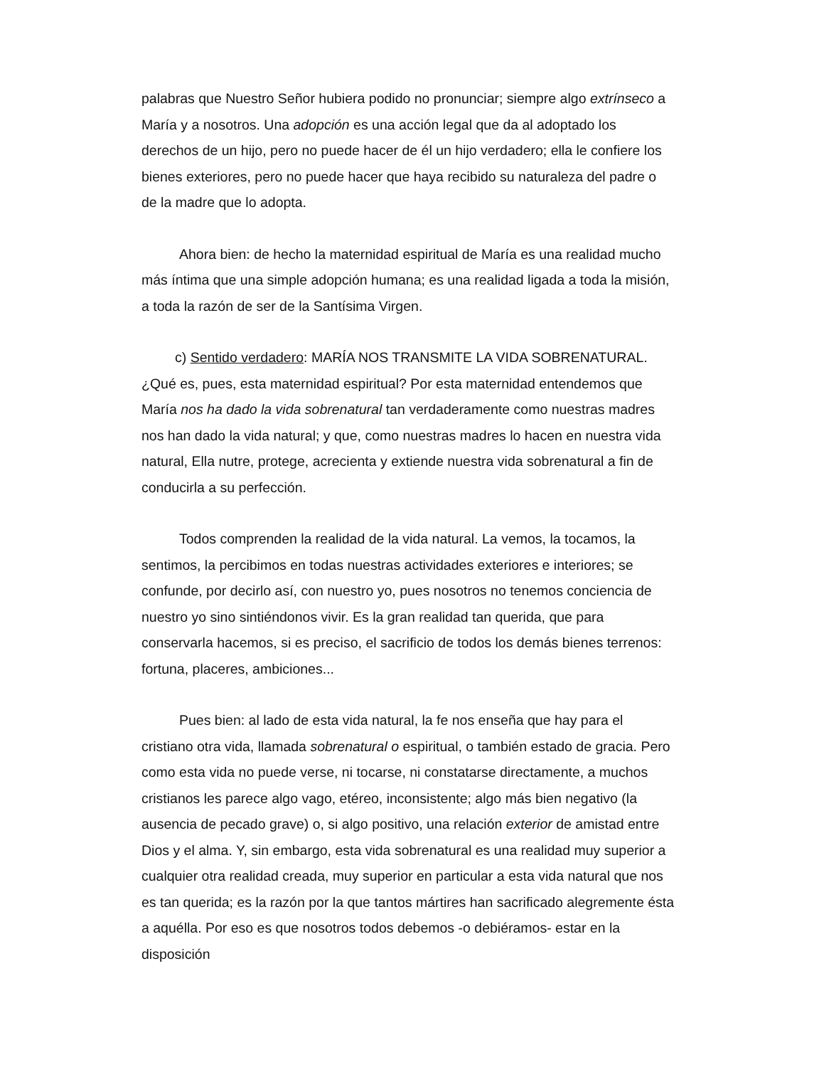palabras que Nuestro Señor hubiera podido no pronunciar; siempre algo extrínseco a María y a nosotros. Una adopción es una acción legal que da al adoptado los derechos de un hijo, pero no puede hacer de él un hijo verdadero; ella le confiere los bienes exteriores, pero no puede hacer que haya recibido su naturaleza del padre o de la madre que lo adopta.
Ahora bien: de hecho la maternidad espiritual de María es una realidad mucho más íntima que una simple adopción humana; es una realidad ligada a toda la misión, a toda la razón de ser de la Santísima Virgen.
c) Sentido verdadero: MARÍA NOS TRANSMITE LA VIDA SOBRENATURAL. ¿Qué es, pues, esta maternidad espiritual? Por esta maternidad entendemos que María nos ha dado la vida sobrenatural tan verdaderamente como nuestras madres nos han dado la vida natural; y que, como nuestras madres lo hacen en nuestra vida natural, Ella nutre, protege, acrecienta y extiende nuestra vida sobrenatural a fin de conducirla a su perfección.
Todos comprenden la realidad de la vida natural. La vemos, la tocamos, la sentimos, la percibimos en todas nuestras actividades exteriores e interiores; se confunde, por decirlo así, con nuestro yo, pues nosotros no tenemos conciencia de nuestro yo sino sintiéndonos vivir. Es la gran realidad tan querida, que para conservarla hacemos, si es preciso, el sacrificio de todos los demás bienes terrenos: fortuna, placeres, ambiciones...
Pues bien: al lado de esta vida natural, la fe nos enseña que hay para el cristiano otra vida, llamada sobrenatural o espiritual, o también estado de gracia. Pero como esta vida no puede verse, ni tocarse, ni constatarse directamente, a muchos cristianos les parece algo vago, etéreo, inconsistente; algo más bien negativo (la ausencia de pecado grave) o, si algo positivo, una relación exterior de amistad entre Dios y el alma. Y, sin embargo, esta vida sobrenatural es una realidad muy superior a cualquier otra realidad creada, muy superior en particular a esta vida natural que nos es tan querida; es la razón por la que tantos mártires han sacrificado alegremente ésta a aquélla. Por eso es que nosotros todos debemos -o debiéramos- estar en la disposición